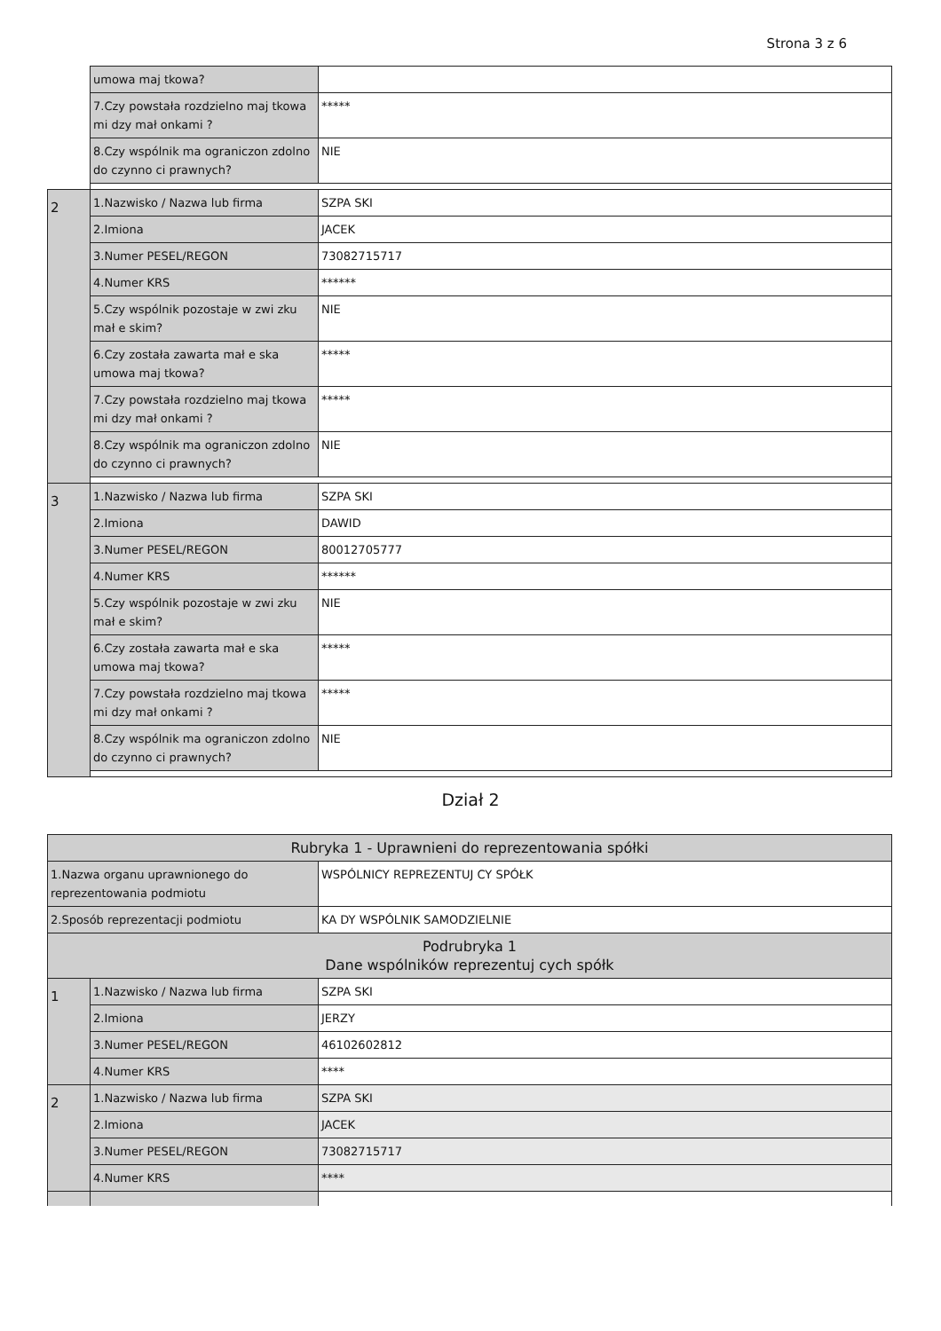Strona 3 z 6
| | umowa maj tkowa? | |
| | 7.Czy powstała rozdzielno maj tkowa mi dzy mał onkami ? | ***** |
| | 8.Czy wspólnik ma ograniczon zdolno do czynno ci prawnych? | NIE |
| 2 | 1.Nazwisko / Nazwa lub firma | SZPA SKI |
| | 2.Imiona | JACEK |
| | 3.Numer PESEL/REGON | 73082715717 |
| | 4.Numer KRS | ****** |
| | 5.Czy wspólnik pozostaje w zwi zku mał e skim? | NIE |
| | 6.Czy została zawarta mał e ska umowa maj tkowa? | ***** |
| | 7.Czy powstała rozdzielno maj tkowa mi dzy mał onkami ? | ***** |
| | 8.Czy wspólnik ma ograniczon zdolno do czynno ci prawnych? | NIE |
| 3 | 1.Nazwisko / Nazwa lub firma | SZPA SKI |
| | 2.Imiona | DAWID |
| | 3.Numer PESEL/REGON | 80012705777 |
| | 4.Numer KRS | ****** |
| | 5.Czy wspólnik pozostaje w zwi zku mał e skim? | NIE |
| | 6.Czy została zawarta mał e ska umowa maj tkowa? | ***** |
| | 7.Czy powstała rozdzielno maj tkowa mi dzy mał onkami ? | ***** |
| | 8.Czy wspólnik ma ograniczon zdolno do czynno ci prawnych? | NIE |
Dział 2
| Rubryka 1 - Uprawnieni do reprezentowania spółki | | |
| 1.Nazwa organu uprawnionego do reprezentowania podmiotu | | WSPÓLNICY REPREZENTUJ CY SPÓŁK |
| 2.Sposób reprezentacji podmiotu | | KA DY WSPÓLNIK SAMODZIELNIE |
| Podrubryka 1 Dane wspólników reprezentuj cych spółk | | |
| 1 | 1.Nazwisko / Nazwa lub firma | SZPA SKI |
| | 2.Imiona | JERZY |
| | 3.Numer PESEL/REGON | 46102602812 |
| | 4.Numer KRS | **** |
| 2 | 1.Nazwisko / Nazwa lub firma | SZPA SKI |
| | 2.Imiona | JACEK |
| | 3.Numer PESEL/REGON | 73082715717 |
| | 4.Numer KRS | **** |